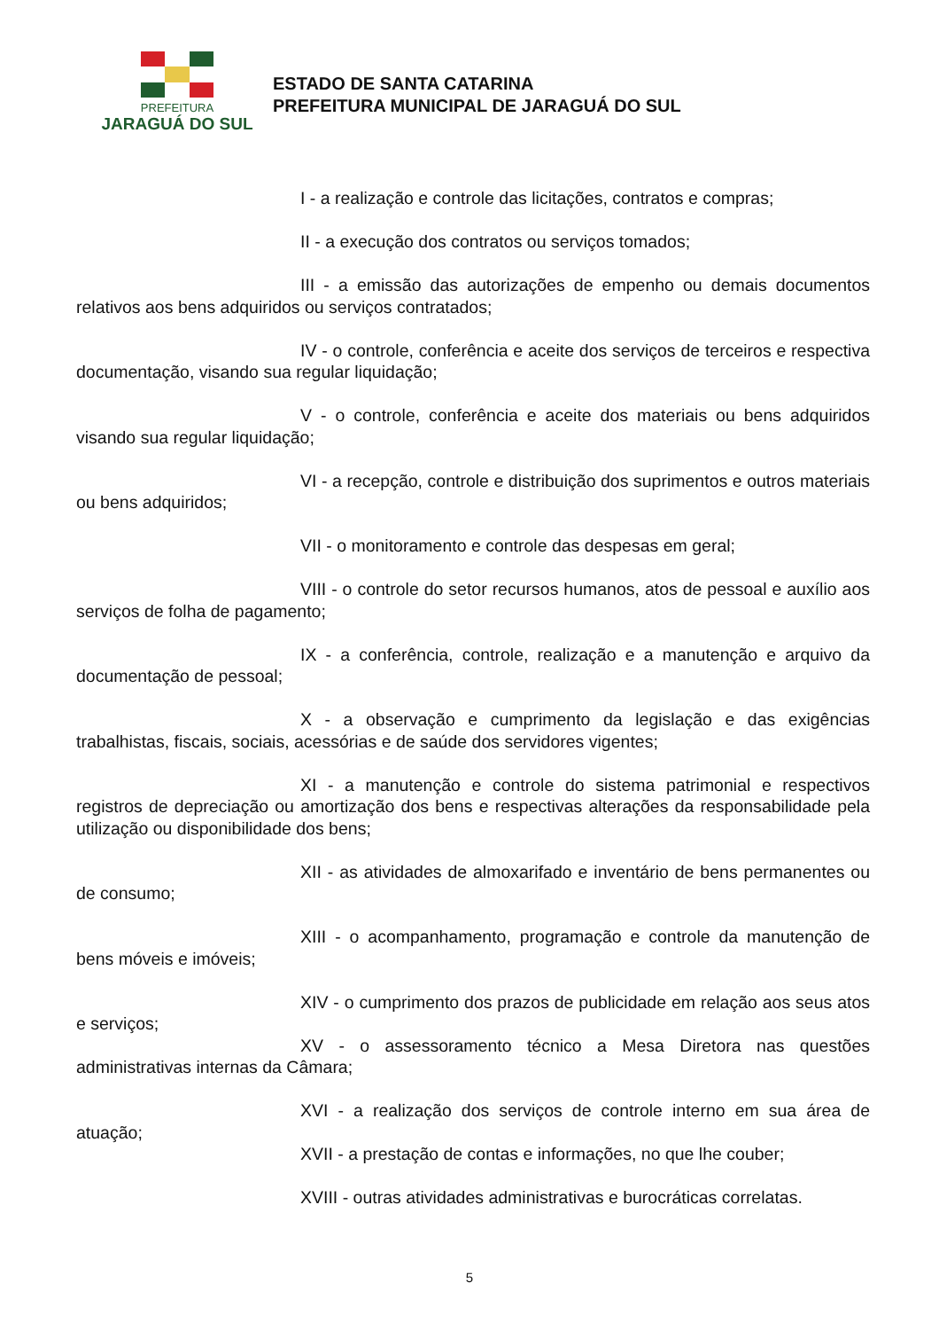PREFEITURA
JARAGUÁ DO SUL
ESTADO DE SANTA CATARINA
PREFEITURA MUNICIPAL DE JARAGUÁ DO SUL
I - a realização e controle das licitações, contratos e compras;
II - a execução dos contratos ou serviços tomados;
III - a emissão das autorizações de empenho ou demais documentos relativos aos bens adquiridos ou serviços contratados;
IV - o controle, conferência e aceite dos serviços de terceiros e respectiva documentação, visando sua regular liquidação;
V - o controle, conferência e aceite dos materiais ou bens adquiridos visando sua regular liquidação;
VI - a recepção, controle e distribuição dos suprimentos e outros materiais ou bens adquiridos;
VII - o monitoramento e controle das despesas em geral;
VIII - o controle do setor recursos humanos, atos de pessoal e auxílio aos serviços de folha de pagamento;
IX - a conferência, controle, realização e a manutenção e arquivo da documentação de pessoal;
X - a observação e cumprimento da legislação e das exigências trabalhistas, fiscais, sociais, acessórias e de saúde dos servidores vigentes;
XI - a manutenção e controle do sistema patrimonial e respectivos registros de depreciação ou amortização dos bens e respectivas alterações da responsabilidade pela utilização ou disponibilidade dos bens;
XII - as atividades de almoxarifado e inventário de bens permanentes ou de consumo;
XIII - o acompanhamento, programação e controle da manutenção de bens móveis e imóveis;
XIV - o cumprimento dos prazos de publicidade em relação aos seus atos e serviços;
XV - o assessoramento técnico a Mesa Diretora nas questões administrativas internas da Câmara;
XVI - a realização dos serviços de controle interno em sua área de atuação;
XVII - a prestação de contas e informações, no que lhe couber;
XVIII - outras atividades administrativas e burocráticas correlatas.
5